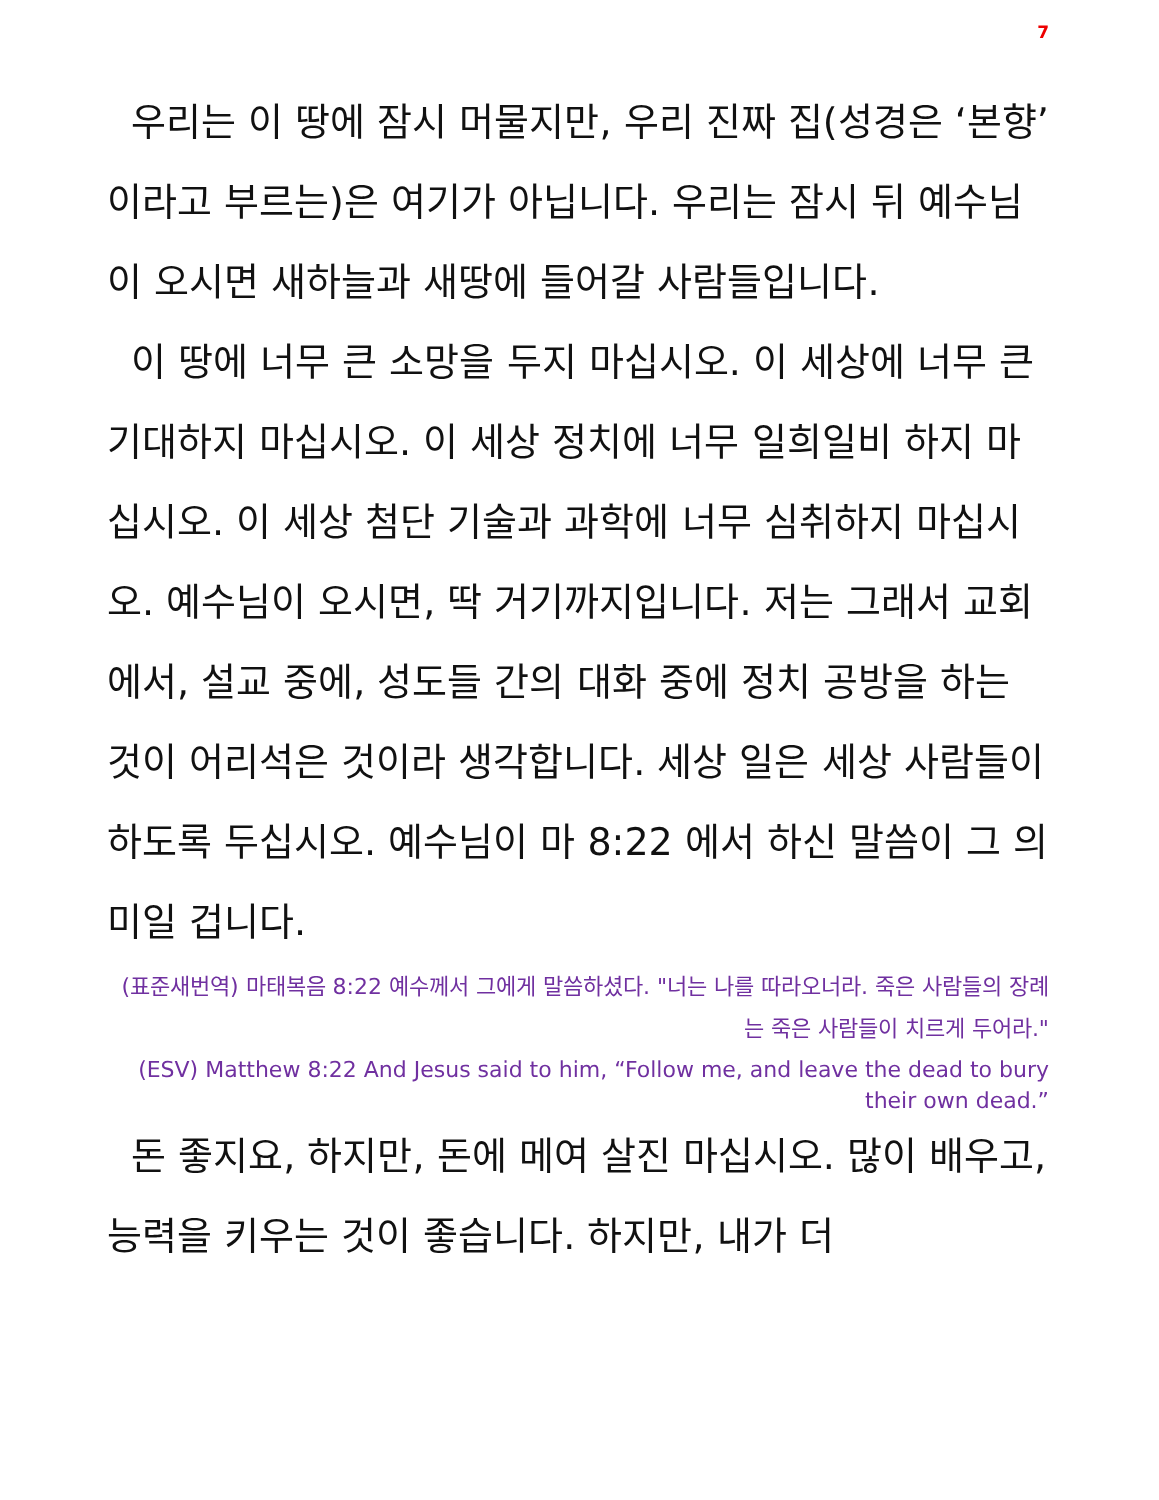7
우리는 이 땅에 잠시 머물지만, 우리 진짜 집(성경은 ‘본향’이라고 부르는)은 여기가 아닙니다. 우리는 잠시 뒤 예수님이 오시면 새하늘과 새땅에 들어갈 사람들입니다.
이 땅에 너무 큰 소망을 두지 마십시오. 이 세상에 너무 큰 기대하지 마십시오. 이 세상 정치에 너무 일희일비 하지 마십시오. 이 세상 첨단 기술과 과학에 너무 심취하지 마십시오. 예수님이 오시면, 딱 거기까지입니다. 저는 그래서 교회에서, 설교 중에, 성도들 간의 대화 중에 정치 공방을 하는 것이 어리석은 것이라 생각합니다. 세상 일은 세상 사람들이 하도록 두십시오. 예수님이 마 8:22 에서 하신 말씀이 그 의미일 겁니다.
(표준새번역) 마태복음 8:22 예수께서 그에게 말씀하셨다. "너는 나를 따라오너라. 죽은 사람들의 장례는 죽은 사람들이 치르게 두어라."
(ESV) Matthew 8:22 And Jesus said to him, “Follow me, and leave the dead to bury their own dead.”
돈 좋지요, 하지만, 돈에 메여 살진 마십시오. 많이 배우고, 능력을 키우는 것이 좋습니다. 하지만, 내가 더